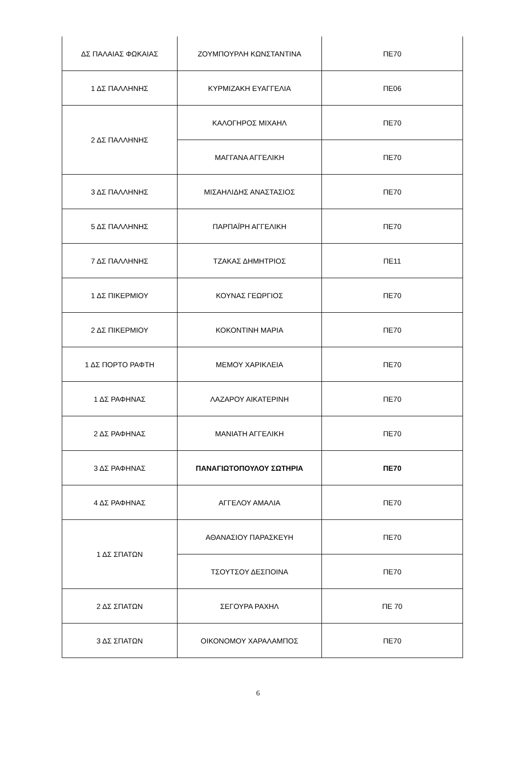| ΔΣ ΠΑΛΑΙΑΣ ΦΩΚΑΙΑΣ | ΖΟΥΜΠΟΥΡΛΗ ΚΩΝΣΤΑΝΤΙΝΑ | ΠΕ70 |
| 1 ΔΣ ΠΑΛΛΗΝΗΣ | ΚΥΡΜΙΖΑΚΗ ΕΥΑΓΓΕΛΙΑ | ΠΕ06 |
| 2 ΔΣ ΠΑΛΛΗΝΗΣ | ΚΑΛΟΓΗΡΟΣ ΜΙΧΑΗΛ | ΠΕ70 |
| | ΜΑΓΓΑΝΑ ΑΓΓΕΛΙΚΗ | ΠΕ70 |
| 3 ΔΣ ΠΑΛΛΗΝΗΣ | ΜΙΣΑΗΛΙΔΗΣ ΑΝΑΣΤΑΣΙΟΣ | ΠΕ70 |
| 5 ΔΣ ΠΑΛΛΗΝΗΣ | ΠΑΡΠΑΪΡΗ ΑΓΓΕΛΙΚΗ | ΠΕ70 |
| 7 ΔΣ ΠΑΛΛΗΝΗΣ | ΤΖΑΚΑΣ ΔΗΜΗΤΡΙΟΣ | ΠΕ11 |
| 1 ΔΣ ΠΙΚΕΡΜΙΟΥ | ΚΟΥΝΑΣ ΓΕΩΡΓΙΟΣ | ΠΕ70 |
| 2 ΔΣ ΠΙΚΕΡΜΙΟΥ | ΚΟΚΟΝΤΙΝΗ ΜΑΡΙΑ | ΠΕ70 |
| 1 ΔΣ ΠΟΡΤΟ ΡΑΦΤΗ | ΜΕΜΟΥ ΧΑΡΙΚΛΕΙΑ | ΠΕ70 |
| 1 ΔΣ ΡΑΦΗΝΑΣ | ΛΑΖΑΡΟΥ ΑΙΚΑΤΕΡΙΝΗ | ΠΕ70 |
| 2 ΔΣ ΡΑΦΗΝΑΣ | ΜΑΝΙΑΤΗ ΑΓΓΕΛΙΚΗ | ΠΕ70 |
| 3 ΔΣ ΡΑΦΗΝΑΣ | ΠΑΝΑΓΙΩΤΟΠΟΥΛΟΥ ΣΩΤΗΡΙΑ | ΠΕ70 |
| 4 ΔΣ ΡΑΦΗΝΑΣ | ΑΓΓΕΛΟΥ ΑΜΑΛΙΑ | ΠΕ70 |
| 1 ΔΣ ΣΠΑΤΩΝ | ΑΘΑΝΑΣΙΟΥ ΠΑΡΑΣΚΕΥΗ | ΠΕ70 |
| | ΤΣΟΥΤΣΟΥ ΔΕΣΠΟΙΝΑ | ΠΕ70 |
| 2 ΔΣ ΣΠΑΤΩΝ | ΣΕΓΟΥΡΑ ΡΑΧΗΛ | ΠΕ 70 |
| 3 ΔΣ ΣΠΑΤΩΝ | ΟΙΚΟΝΟΜΟΥ ΧΑΡΑΛΑΜΠΟΣ | ΠΕ70 |
6